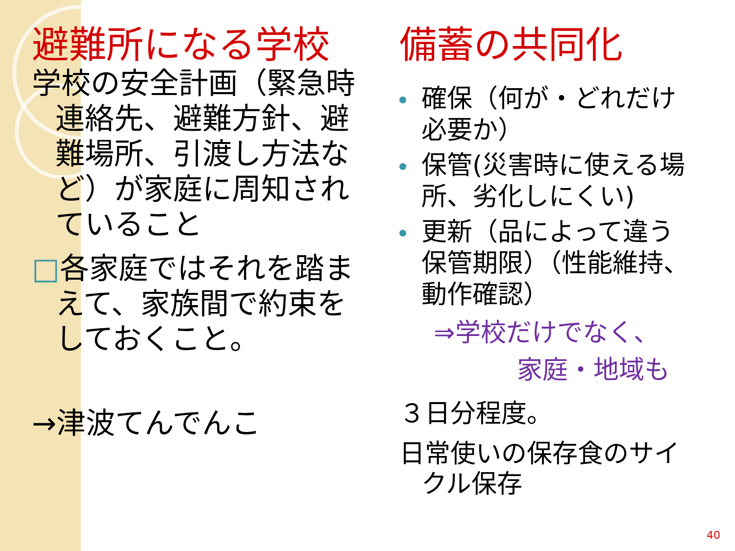避難所になる学校
学校の安全計画（緊急時連絡先、避難方針、避難場所、引渡し方法など）が家庭に周知されていること
□各家庭ではそれを踏まえて、家族間で約束をしておくこと。
→津波てんでんこ
備蓄の共同化
確保（何が・どれだけ必要か）
保管(災害時に使える場所、劣化しにくい)
更新（品によって違う保管期限）（性能維持、動作確認）
⇒学校だけでなく、
家庭・地域も
３日分程度。
日常使いの保存食のサイクル保存
40